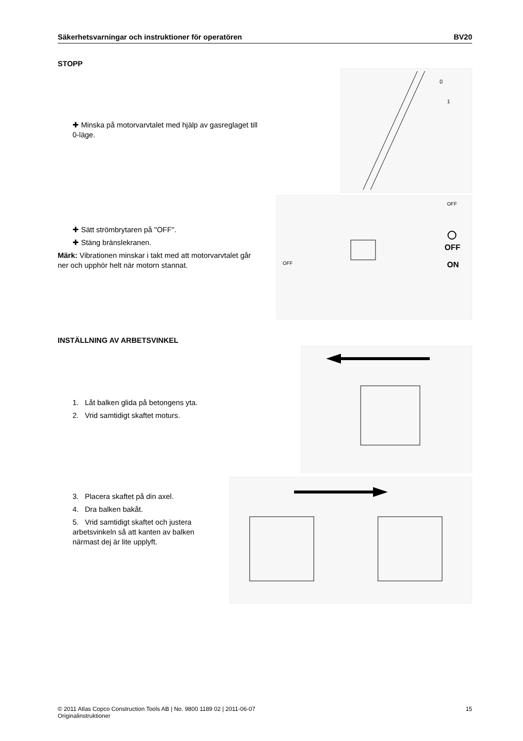Säkerhetsvarningar och instruktioner för operatören BV20
STOPP
✚ Minska på motorvarvtalet med hjälp av gasreglaget till 0-läge.
0
1
✚ Sätt strömbrytaren på "OFF".
✚ Stäng bränslekranen.
Märk: Vibrationen minskar i takt med att motorvarvtalet går ner och upphör helt när motorn stannat.
OFF
OFF
OFF
ON
INSTÄLLNING AV ARBETSVINKEL
1. Låt balken glida på betongens yta.
2. Vrid samtidigt skaftet moturs.
3. Placera skaftet på din axel.
4. Dra balken bakåt.
5. Vrid samtidigt skaftet och justera arbetsvinkeln så att kanten av balken närmast dej är lite upplyft.
© 2011 Atlas Copco Construction Tools AB | No. 9800 1189 02 | 2011-06-07
Originalinstruktioner 15